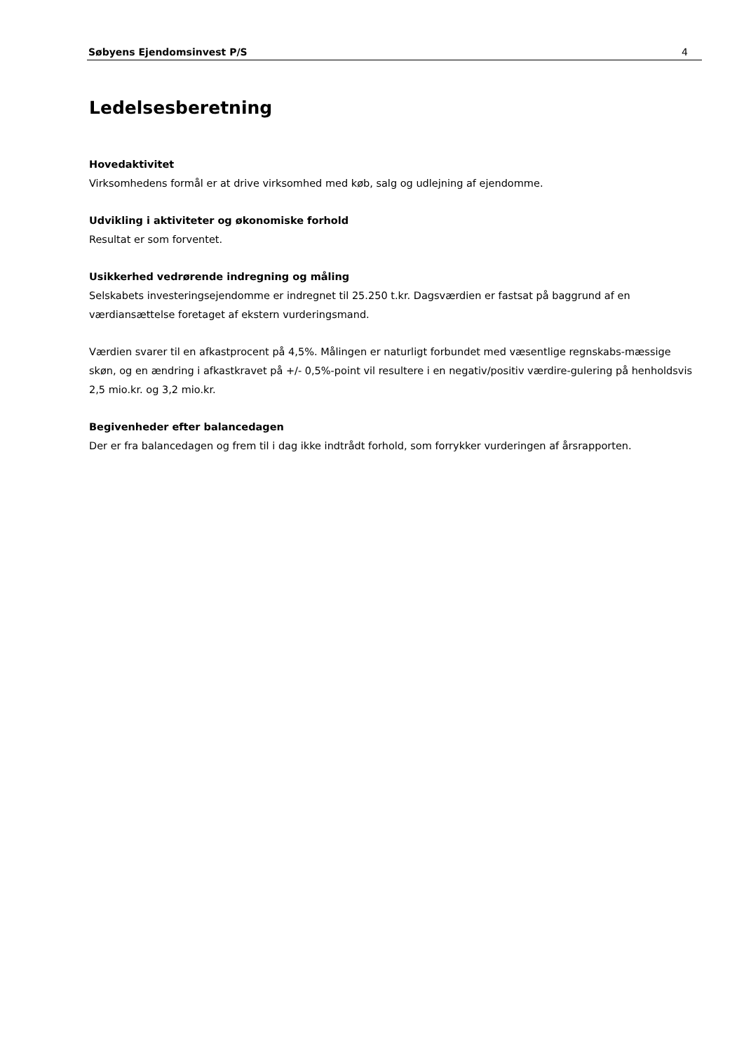Søbyens Ejendomsinvest P/S 4
Ledelsesberetning
Hovedaktivitet
Virksomhedens formål er at drive virksomhed med køb, salg og udlejning af ejendomme.
Udvikling i aktiviteter og økonomiske forhold
Resultat er som forventet.
Usikkerhed vedrørende indregning og måling
Selskabets investeringsejendomme er indregnet til 25.250 t.kr. Dagsværdien er fastsat på baggrund af en værdiansættelse foretaget af ekstern vurderingsmand.
Værdien svarer til en afkastprocent på 4,5%. Målingen er naturligt forbundet med væsentlige regnskabs-mæssige skøn, og en ændring i afkastkravet på +/- 0,5%-point vil resultere i en negativ/positiv værdire-gulering på henholdsvis 2,5 mio.kr. og 3,2 mio.kr.
Begivenheder efter balancedagen
Der er fra balancedagen og frem til i dag ikke indtrådt forhold, som forrykker vurderingen af årsrapporten.